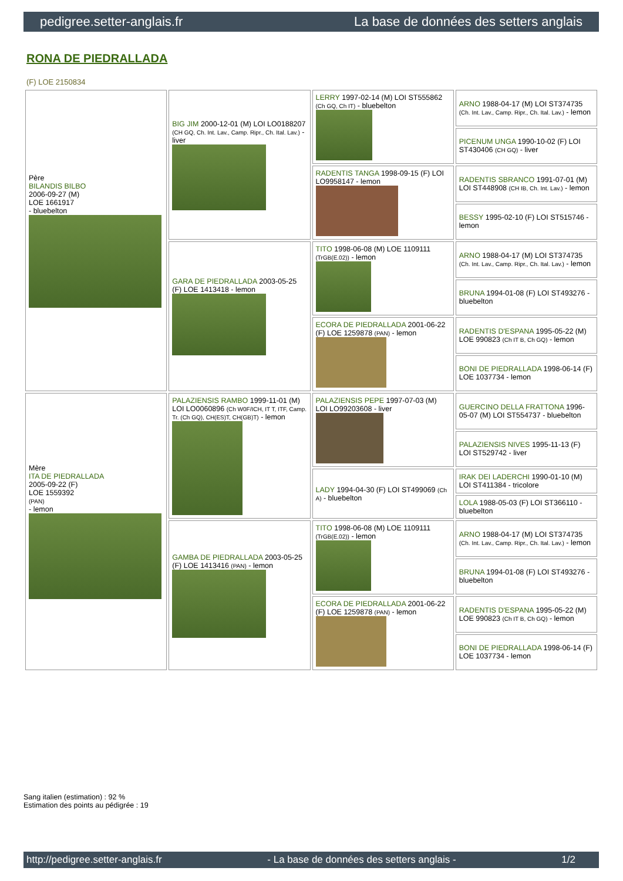pedigree.setter-anglais.fr La base de données des setters anglais
RONA DE PIEDRALLADA
(F) LOE 2150834
| Père BILANDIS BILBO 2006-09-27 (M) LOE 1661917 - bluebelton | BIG JIM 2000-12-01 (M) LOI LO0188207 (CH GQ, Ch. Int. Lav., Camp. Ripr., Ch. Ital. Lav.) - liver | LERRY 1997-02-14 (M) LOI ST555862 (Ch GQ, Ch IT) - bluebelton | ARNO 1988-04-17 (M) LOI ST374735 (Ch. Int. Lav., Camp. Ripr., Ch. Ital. Lav.) - lemon |
| | | | PICENUM UNGA 1990-10-02 (F) LOI ST430406 (CH GQ) - liver |
| | | RADENTIS TANGA 1998-09-15 (F) LOI LO9958147 - lemon | RADENTIS SBRANCO 1991-07-01 (M) LOI ST448908 (CH IB, Ch. Int. Lav.) - lemon |
| | | | BESSY 1995-02-10 (F) LOI ST515746 - lemon |
| | GARA DE PIEDRALLADA 2003-05-25 (F) LOE 1413418 - lemon | TITO 1998-06-08 (M) LOE 1109111 (TrGB(E.02)) - lemon | ARNO 1988-04-17 (M) LOI ST374735 (Ch. Int. Lav., Camp. Ripr., Ch. Ital. Lav.) - lemon |
| | | | BRUNA 1994-01-08 (F) LOI ST493276 - bluebelton |
| | | ECORA DE PIEDRALLADA 2001-06-22 (F) LOE 1259878 (PAN) - lemon | RADENTIS D'ESPANA 1995-05-22 (M) LOE 990823 (Ch IT B, Ch GQ) - lemon |
| | | | BONI DE PIEDRALLADA 1998-06-14 (F) LOE 1037734 - lemon |
| Mère ITA DE PIEDRALLADA 2005-09-22 (F) LOE 1559392 (PAN) - lemon | PALAZIENSIS RAMBO 1999-11-01 (M) LOI LO0060896 (Ch W0F/ICH, IT T, ITF, Camp. Tr. (Ch GQ), CH(ES)T, CH(GB)T) - lemon | PALAZIENSIS PEPE 1997-07-03 (M) LOI LO99203608 - liver | GUERCINO DELLA FRATTONA 1996-05-07 (M) LOI ST554737 - bluebelton |
| | | | PALAZIENSIS NIVES 1995-11-13 (F) LOI ST529742 - liver |
| | | LADY 1994-04-30 (F) LOI ST499069 (Ch A) - bluebelton | IRAK DEI LADERCHI 1990-01-10 (M) LOI ST411384 - tricolore |
| | | | LOLA 1988-05-03 (F) LOI ST366110 - bluebelton |
| | GAMBA DE PIEDRALLADA 2003-05-25 (F) LOE 1413416 (PAN) - lemon | TITO 1998-06-08 (M) LOE 1109111 (TrGB(E.02)) - lemon | ARNO 1988-04-17 (M) LOI ST374735 (Ch. Int. Lav., Camp. Ripr., Ch. Ital. Lav.) - lemon |
| | | | BRUNA 1994-01-08 (F) LOI ST493276 - bluebelton |
| | | ECORA DE PIEDRALLADA 2001-06-22 (F) LOE 1259878 (PAN) - lemon | RADENTIS D'ESPANA 1995-05-22 (M) LOE 990823 (Ch IT B, Ch GQ) - lemon |
| | | | BONI DE PIEDRALLADA 1998-06-14 (F) LOE 1037734 - lemon |
Sang italien (estimation) : 92 %
Estimation des points au pédigrée : 19
http://pedigree.setter-anglais.fr - La base de données des setters anglais - 1/2